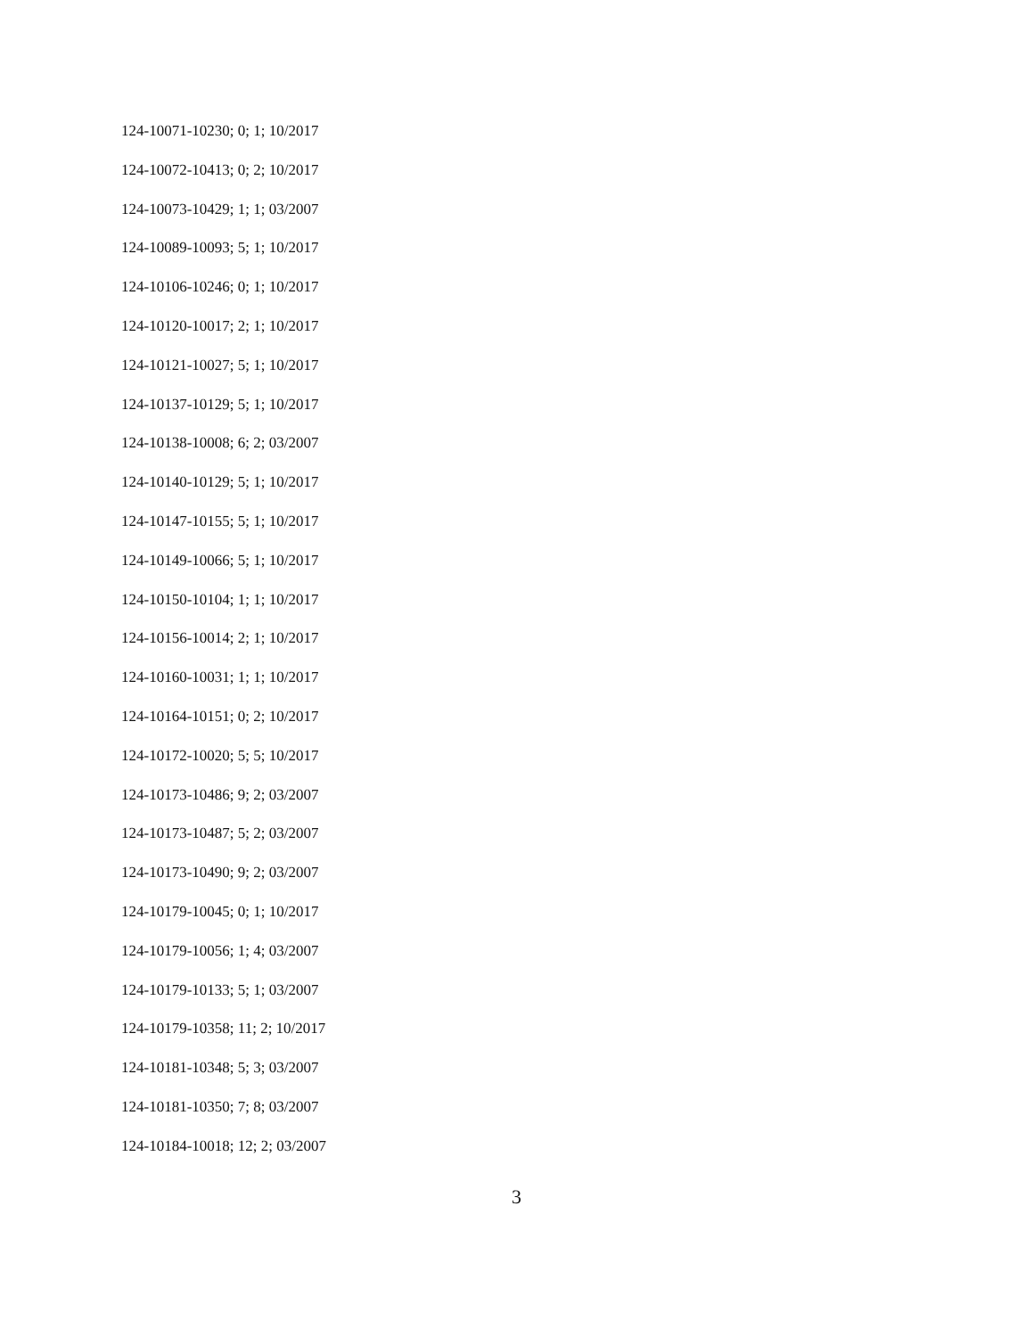124-10071-10230; 0; 1; 10/2017
124-10072-10413; 0; 2; 10/2017
124-10073-10429; 1; 1; 03/2007
124-10089-10093; 5; 1; 10/2017
124-10106-10246; 0; 1; 10/2017
124-10120-10017; 2; 1; 10/2017
124-10121-10027; 5; 1; 10/2017
124-10137-10129; 5; 1; 10/2017
124-10138-10008; 6; 2; 03/2007
124-10140-10129; 5; 1; 10/2017
124-10147-10155; 5; 1; 10/2017
124-10149-10066; 5; 1; 10/2017
124-10150-10104; 1; 1; 10/2017
124-10156-10014; 2; 1; 10/2017
124-10160-10031; 1; 1; 10/2017
124-10164-10151; 0; 2; 10/2017
124-10172-10020; 5; 5; 10/2017
124-10173-10486; 9; 2; 03/2007
124-10173-10487; 5; 2; 03/2007
124-10173-10490; 9; 2; 03/2007
124-10179-10045; 0; 1; 10/2017
124-10179-10056; 1; 4; 03/2007
124-10179-10133; 5; 1; 03/2007
124-10179-10358; 11; 2; 10/2017
124-10181-10348; 5; 3; 03/2007
124-10181-10350; 7; 8; 03/2007
124-10184-10018; 12; 2; 03/2007
3